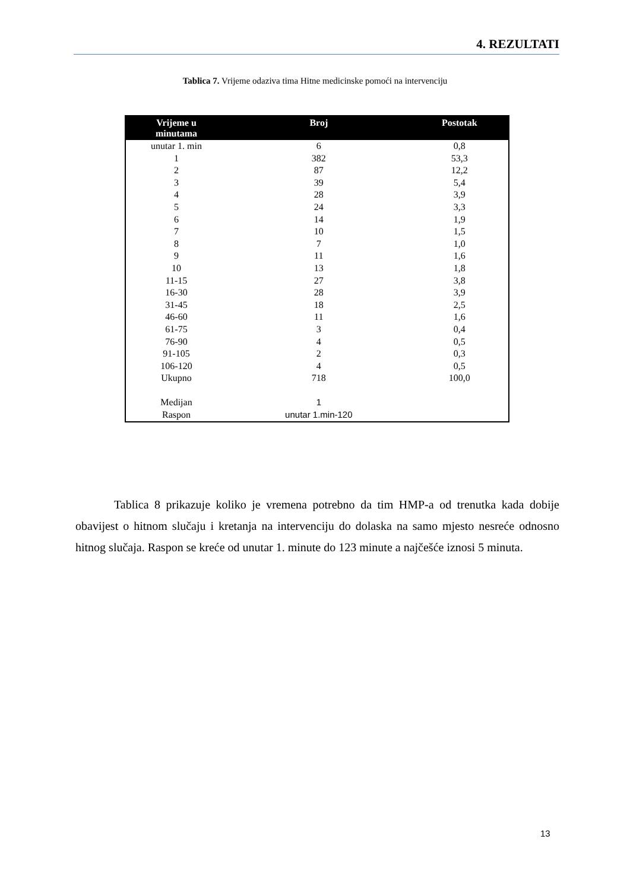4. REZULTATI
Tablica 7. Vrijeme odaziva tima Hitne medicinske pomoći na intervenciju
| Vrijeme u minutama | Broj | Postotak |
| --- | --- | --- |
| unutar 1. min | 6 | 0,8 |
| 1 | 382 | 53,3 |
| 2 | 87 | 12,2 |
| 3 | 39 | 5,4 |
| 4 | 28 | 3,9 |
| 5 | 24 | 3,3 |
| 6 | 14 | 1,9 |
| 7 | 10 | 1,5 |
| 8 | 7 | 1,0 |
| 9 | 11 | 1,6 |
| 10 | 13 | 1,8 |
| 11-15 | 27 | 3,8 |
| 16-30 | 28 | 3,9 |
| 31-45 | 18 | 2,5 |
| 46-60 | 11 | 1,6 |
| 61-75 | 3 | 0,4 |
| 76-90 | 4 | 0,5 |
| 91-105 | 2 | 0,3 |
| 106-120 | 4 | 0,5 |
| Ukupno | 718 | 100,0 |
| Medijan | 1 | |
| Raspon | unutar 1.min-120 | |
Tablica 8 prikazuje koliko je vremena potrebno da tim HMP-a od trenutka kada dobije obavijest o hitnom slučaju i kretanja na intervenciju do dolaska na samo mjesto nesreće odnosno hitnog slučaja. Raspon se kreće od unutar 1. minute do 123 minute a najčešće iznosi 5 minuta.
13